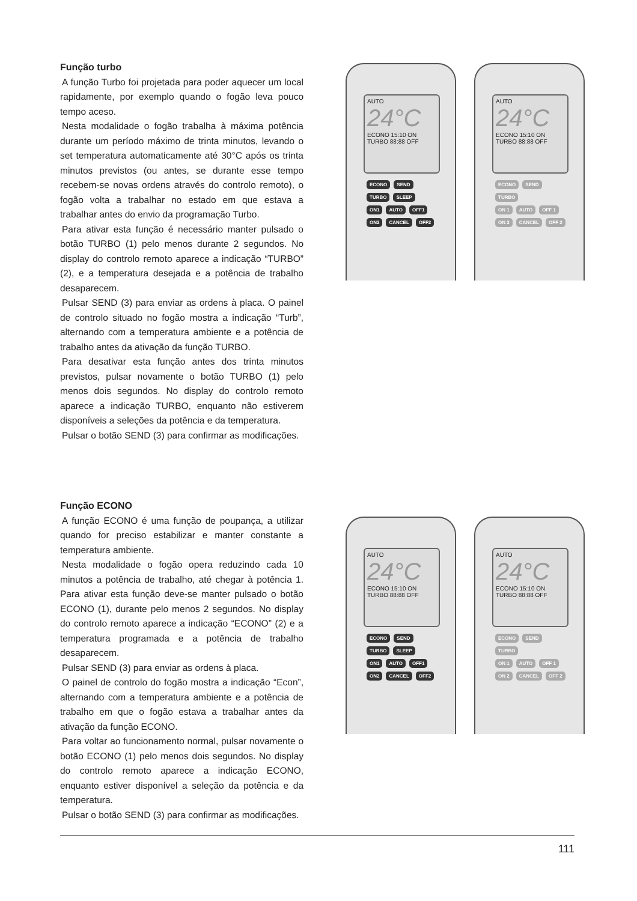Função turbo
A função Turbo foi projetada para poder aquecer um local rapidamente, por exemplo quando o fogão leva pouco tempo aceso.
Nesta modalidade o fogão trabalha à máxima potência durante um período máximo de trinta minutos, levando o set temperatura automaticamente até 30°C após os trinta minutos previstos (ou antes, se durante esse tempo recebem-se novas ordens através do controlo remoto), o fogão volta a trabalhar no estado em que estava a trabalhar antes do envio da programação Turbo.
Para ativar esta função é necessário manter pulsado o botão TURBO (1) pelo menos durante 2 segundos. No display do controlo remoto aparece a indicação “TURBO” (2), e a temperatura desejada e a potência de trabalho desaparecem.
Pulsar SEND (3) para enviar as ordens à placa. O painel de controlo situado no fogão mostra a indicação “Turb”, alternando com a temperatura ambiente e a potência de trabalho antes da ativação da função TURBO.
Para desativar esta função antes dos trinta minutos previstos, pulsar novamente o botão TURBO (1) pelo menos dois segundos. No display do controlo remoto aparece a indicação TURBO, enquanto não estiverem disponíveis a seleções da potência e da temperatura.
Pulsar o botão SEND (3) para confirmar as modificações.
AUTO
24°C
ECONO 15:10 ON
TURBO 88:88 OFF
ECONO SEND
TURBO SLEEP
ON1 AUTO OFF1
ON2 CANCEL OFF2
AUTO
24°C
ECONO 15:10 ON
TURBO 88:88 OFF
ECONO SEND
TURBO
ON 1 AUTO OFF 1
ON 2 CANCEL OFF 2
Função ECONO
A função ECONO é uma função de poupança, a utilizar quando for preciso estabilizar e manter constante a temperatura ambiente.
Nesta modalidade o fogão opera reduzindo cada 10 minutos a potência de trabalho, até chegar à potência 1. Para ativar esta função deve-se manter pulsado o botão ECONO (1), durante pelo menos 2 segundos. No display do controlo remoto aparece a indicação “ECONO” (2) e a temperatura programada e a potência de trabalho desaparecem.
Pulsar SEND (3) para enviar as ordens à placa.
O painel de controlo do fogão mostra a indicação “Econ”, alternando com a temperatura ambiente e a potência de trabalho em que o fogão estava a trabalhar antes da ativação da função ECONO.
Para voltar ao funcionamento normal, pulsar novamente o botão ECONO (1) pelo menos dois segundos. No display do controlo remoto aparece a indicação ECONO, enquanto estiver disponível a seleção da potência e da temperatura.
Pulsar o botão SEND (3) para confirmar as modificações.
AUTO
24°C
ECONO 15:10 ON
TURBO 88:88 OFF
ECONO SEND
TURBO SLEEP
ON1 AUTO OFF1
ON2 CANCEL OFF2
AUTO
24°C
ECONO 15:10 ON
TURBO 88:88 OFF
ECONO SEND
TURBO
ON 1 AUTO OFF 1
ON 2 CANCEL OFF 2
111